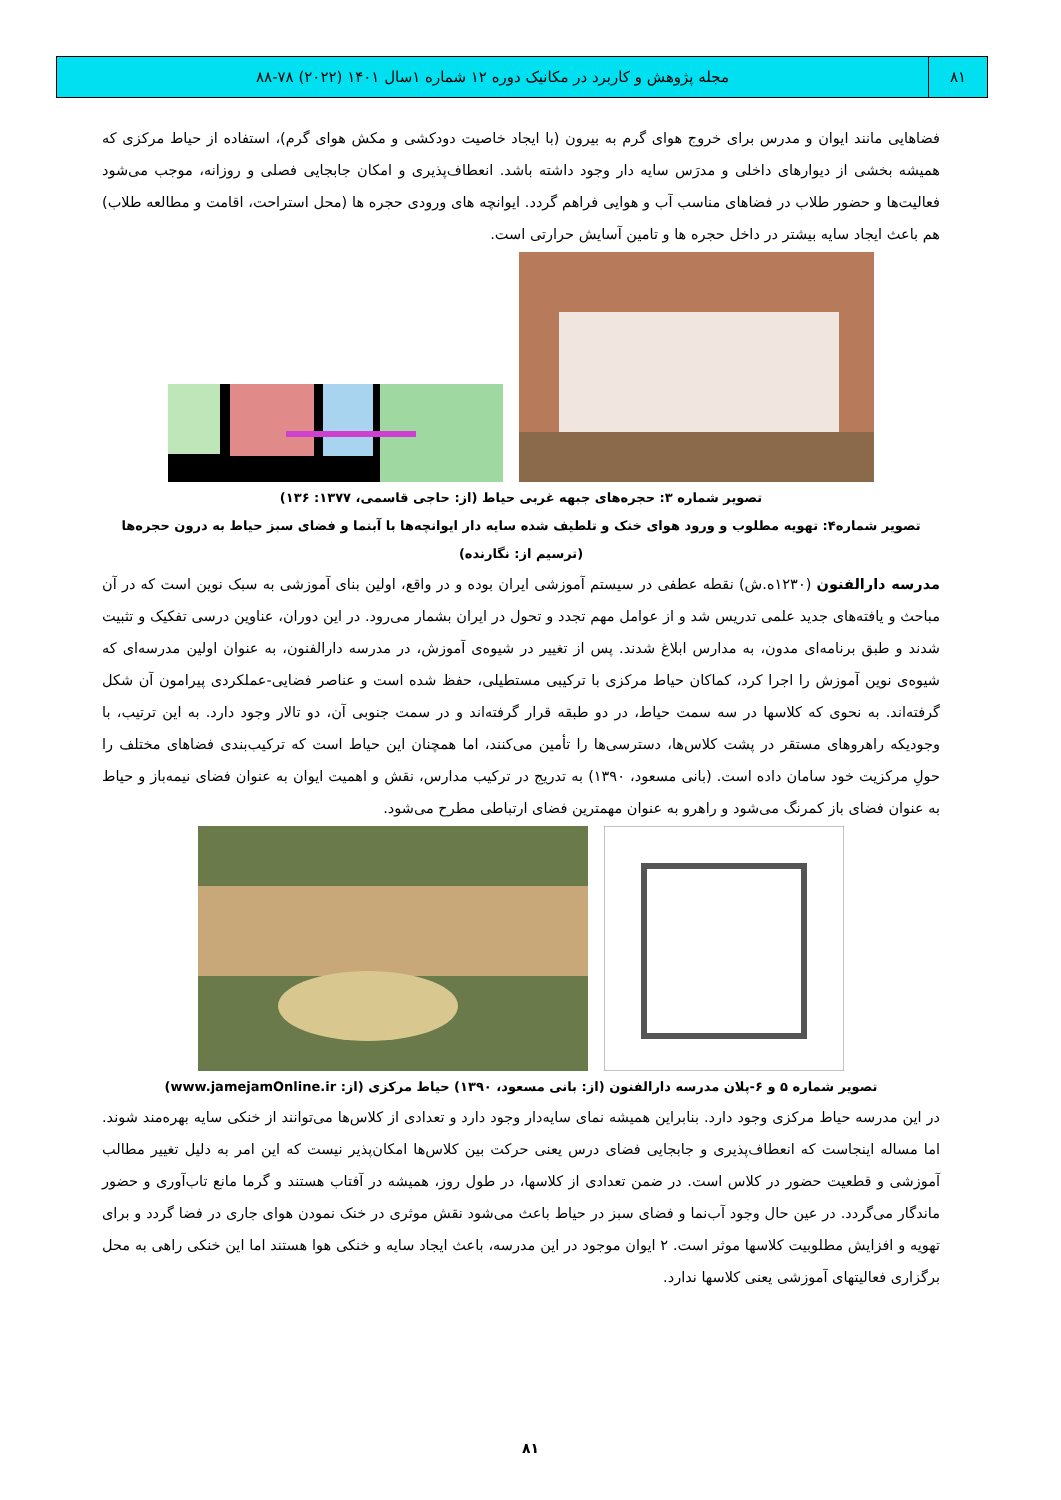۸۱ مجله پژوهش و کاربرد در مکانیک دوره ۱۲ شماره ۱سال ۱۴۰۱ (۲۰۲۲) ۷۸-۸۸
فضاهایی مانند ایوان و مدرس برای خروج هوای گرم به بیرون (با ایجاد خاصیت دودکشی و مکش هوای گرم)، استفاده از حیاط مرکزی که همیشه بخشی از دیوارهای داخلی و مدرَس سایه دار وجود داشته باشد. انعطاف‌پذیری و امکان جابجایی فصلی و روزانه، موجب می‌شود فعالیت‌ها و حضور طلاب در فضاهای مناسب آب و هوایی فراهم گردد. ایوانچه های ورودی حجره ها (محل استراحت، اقامت و مطالعه طلاب) هم باعث ایجاد سایه بیشتر در داخل حجره ها و تامین آسایش حرارتی است.
تصویر شماره ۳: حجره‌های جبهه غربی حیاط (از: حاجی قاسمی، ۱۳۷۷: ۱۳۶)
تصویر شماره۴: تهویه مطلوب و ورود هوای خنک و تلطیف شده سایه دار ایوانچه‌ها با آبنما و فضای سبز حیاط به درون حجره‌ها (ترسیم از: نگارنده)
مدرسه دارالفنون (۱۲۳۰ه.ش) نقطه عطفی در سیستم آموزشی ایران بوده و در واقع، اولین بنای آموزشی به سبک نوین است که در آن مباحث و یافته‌های جدید علمی تدریس شد و از عوامل مهم تجدد و تحول در ایران بشمار می‌رود. در این دوران، عناوین درسی تفکیک و تثبیت شدند و طبق برنامه‌ای مدون، به مدارس ابلاغ شدند. پس از تغییر در شیوه‌ی آموزش، در مدرسه دارالفنون، به عنوان اولین مدرسه‌ای که شیوه‌ی نوین آموزش را اجرا کرد، کماکان حیاط مرکزی با ترکیبی مستطیلی، حفظ شده است و عناصر فضایی-عملکردی پیرامون آن شکل گرفته‌اند. به نحوی که کلاسها در سه سمت حیاط، در دو طبقه قرار گرفته‌اند و در سمت جنوبی آن، دو تالار وجود دارد. به این ترتیب، با وجودیکه راهروهای مستقر در پشت کلاس‌ها، دسترسی‌ها را تأمین می‌کنند، اما همچنان این حیاط است که ترکیب‌بندی فضاهای مختلف را حولِ مرکزیت خود سامان داده است. (بانی مسعود، ۱۳۹۰) به تدریج در ترکیب مدارس، نقش و اهمیت ایوان به عنوان فضای نیمه‌باز و حیاط به عنوان فضای باز کمرنگ می‌شود و راهرو به عنوان مهمترین فضای ارتباطی مطرح می‌شود.
تصویر شماره ۵ و ۶-پلان مدرسه دارالفنون (از: بانی مسعود، ۱۳۹۰) حیاط مرکزی (از: www.jamejamOnline.ir)
در این مدرسه حیاط مرکزی وجود دارد. بنابراین همیشه نمای سایه‌دار وجود دارد و تعدادی از کلاس‌ها می‌توانند از خنکی سایه بهره‌مند شوند. اما مساله اینجاست که انعطاف‌پذیری و جابجایی فضای درس یعنی حرکت بین کلاس‌ها امکان‌پذیر نیست که این امر به دلیل تغییر مطالب آموزشی و قطعیت حضور در کلاس است. در ضمن تعدادی از کلاسها، در طول روز، همیشه در آفتاب هستند و گرما مانع تاب‌آوری و حضور ماندگار می‌گردد. در عین حال وجود آب‌نما و فضای سبز در حیاط باعث می‌شود نقش موثری در خنک نمودن هوای جاری در فضا گردد و برای تهویه و افزایش مطلوبیت کلاسها موثر است. ۲ ایوان موجود در این مدرسه، باعث ایجاد سایه و خنکی هوا هستند اما این خنکی راهی به محل برگزاری فعالیتهای آموزشی یعنی کلاسها ندارد.
۸۱